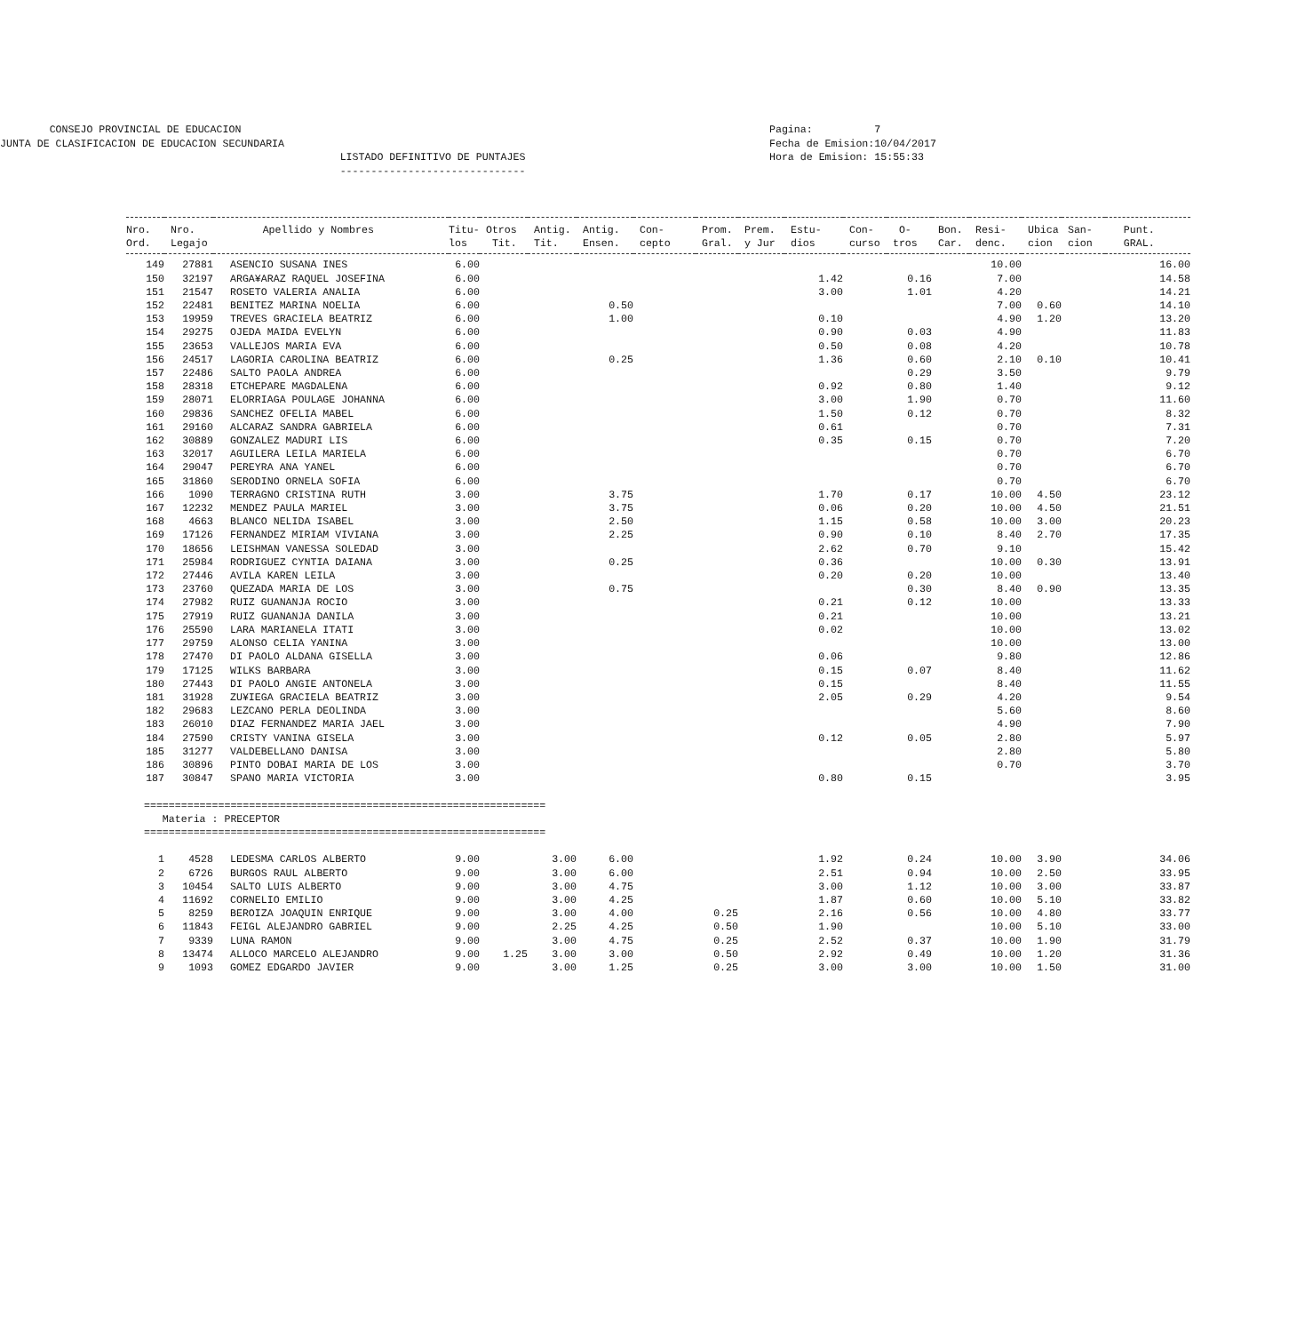CONSEJO PROVINCIAL DE EDUCACION
JUNTA DE CLASIFICACION DE EDUCACION SECUNDARIA
                                                       LISTADO DEFINITIVO DE PUNTAJES
                                                       ------------------------------
Pagina:          7
Fecha de Emision:10/04/2017
Hora de Emision: 15:55:33
| Nro. | Nro. | Apellido y Nombres | Titu- | Otros | Antig. | Antig. | Con- | Prom. | Prem. | Estu- | Con- | O- | Bon. | Resi- | Ubica | San- | Punt. |
| --- | --- | --- | --- | --- | --- | --- | --- | --- | --- | --- | --- | --- | --- | --- | --- | --- | --- |
| Ord. | Legajo | | los | Tit. | Tit. | Ensen. | cepto | Gral. | y Jur | dios | curso | tros | Car. | denc. | cion | cion | GRAL. |
| 149 | 27881 | ASENCIO SUSANA INES | 6.00 | | | | | | | | | | | 10.00 | | | 16.00 |
| 150 | 32197 | ARGA¥ARAZ RAQUEL JOSEFINA | 6.00 | | | | | | | 1.42 | | 0.16 | | 7.00 | | | 14.58 |
| 151 | 21547 | ROSETO VALERIA ANALIA | 6.00 | | | | | | | 3.00 | | 1.01 | | 4.20 | | | 14.21 |
| 152 | 22481 | BENITEZ MARINA NOELIA | 6.00 | | | 0.50 | | | | | | | | 7.00 | 0.60 | | 14.10 |
| 153 | 19959 | TREVES GRACIELA BEATRIZ | 6.00 | | | 1.00 | | | | 0.10 | | | | 4.90 | 1.20 | | 13.20 |
| 154 | 29275 | OJEDA MAIDA EVELYN | 6.00 | | | | | | | 0.90 | | 0.03 | | 4.90 | | | 11.83 |
| 155 | 23653 | VALLEJOS MARIA EVA | 6.00 | | | | | | | 0.50 | | 0.08 | | 4.20 | | | 10.78 |
| 156 | 24517 | LAGORIA CAROLINA BEATRIZ | 6.00 | | | 0.25 | | | | 1.36 | | 0.60 | | 2.10 | 0.10 | | 10.41 |
| 157 | 22486 | SALTO PAOLA ANDREA | 6.00 | | | | | | | | | 0.29 | | 3.50 | | | 9.79 |
| 158 | 28318 | ETCHEPARE MAGDALENA | 6.00 | | | | | | | 0.92 | | 0.80 | | 1.40 | | | 9.12 |
| 159 | 28071 | ELORRIAGA POULAGE JOHANNA | 6.00 | | | | | | | 3.00 | | 1.90 | | 0.70 | | | 11.60 |
| 160 | 29836 | SANCHEZ OFELIA MABEL | 6.00 | | | | | | | 1.50 | | 0.12 | | 0.70 | | | 8.32 |
| 161 | 29160 | ALCARAZ SANDRA GABRIELA | 6.00 | | | | | | | 0.61 | | | | 0.70 | | | 7.31 |
| 162 | 30889 | GONZALEZ MADURI LIS | 6.00 | | | | | | | 0.35 | | 0.15 | | 0.70 | | | 7.20 |
| 163 | 32017 | AGUILERA LEILA MARIELA | 6.00 | | | | | | | | | | | 0.70 | | | 6.70 |
| 164 | 29047 | PEREYRA ANA YANEL | 6.00 | | | | | | | | | | | 0.70 | | | 6.70 |
| 165 | 31860 | SERODINO ORNELA SOFIA | 6.00 | | | | | | | | | | | 0.70 | | | 6.70 |
| 166 | 1090 | TERRAGNO CRISTINA RUTH | 3.00 | | | 3.75 | | | | 1.70 | | 0.17 | | 10.00 | 4.50 | | 23.12 |
| 167 | 12232 | MENDEZ PAULA MARIEL | 3.00 | | | 3.75 | | | | 0.06 | | 0.20 | | 10.00 | 4.50 | | 21.51 |
| 168 | 4663 | BLANCO NELIDA ISABEL | 3.00 | | | 2.50 | | | | 1.15 | | 0.58 | | 10.00 | 3.00 | | 20.23 |
| 169 | 17126 | FERNANDEZ MIRIAM VIVIANA | 3.00 | | | 2.25 | | | | 0.90 | | 0.10 | | 8.40 | 2.70 | | 17.35 |
| 170 | 18656 | LEISHMAN VANESSA SOLEDAD | 3.00 | | | | | | | 2.62 | | 0.70 | | 9.10 | | | 15.42 |
| 171 | 25984 | RODRIGUEZ CYNTIA DAIANA | 3.00 | | | 0.25 | | | | 0.36 | | | | 10.00 | 0.30 | | 13.91 |
| 172 | 27446 | AVILA KAREN LEILA | 3.00 | | | | | | | 0.20 | | 0.20 | | 10.00 | | | 13.40 |
| 173 | 23760 | QUEZADA MARIA DE LOS | 3.00 | | | 0.75 | | | | | | 0.30 | | 8.40 | 0.90 | | 13.35 |
| 174 | 27982 | RUIZ GUANANJA ROCIO | 3.00 | | | | | | | 0.21 | | 0.12 | | 10.00 | | | 13.33 |
| 175 | 27919 | RUIZ GUANANJA DANILA | 3.00 | | | | | | | 0.21 | | | | 10.00 | | | 13.21 |
| 176 | 25590 | LARA MARIANELA ITATI | 3.00 | | | | | | | 0.02 | | | | 10.00 | | | 13.02 |
| 177 | 29759 | ALONSO CELIA YANINA | 3.00 | | | | | | | | | | | 10.00 | | | 13.00 |
| 178 | 27470 | DI PAOLO ALDANA GISELLA | 3.00 | | | | | | | 0.06 | | | | 9.80 | | | 12.86 |
| 179 | 17125 | WILKS BARBARA | 3.00 | | | | | | | 0.15 | | 0.07 | | 8.40 | | | 11.62 |
| 180 | 27443 | DI PAOLO ANGIE ANTONELA | 3.00 | | | | | | | 0.15 | | | | 8.40 | | | 11.55 |
| 181 | 31928 | ZU¥IEGA GRACIELA BEATRIZ | 3.00 | | | | | | | 2.05 | | 0.29 | | 4.20 | | | 9.54 |
| 182 | 29683 | LEZCANO PERLA DEOLINDA | 3.00 | | | | | | | | | | | 5.60 | | | 8.60 |
| 183 | 26010 | DIAZ FERNANDEZ MARIA JAEL | 3.00 | | | | | | | | | | | 4.90 | | | 7.90 |
| 184 | 27590 | CRISTY VANINA GISELA | 3.00 | | | | | | | 0.12 | | 0.05 | | 2.80 | | | 5.97 |
| 185 | 31277 | VALDEBELLANO DANISA | 3.00 | | | | | | | | | | | 2.80 | | | 5.80 |
| 186 | 30896 | PINTO DOBAI MARIA DE LOS | 3.00 | | | | | | | | | | | 0.70 | | | 3.70 |
| 187 | 30847 | SPANO MARIA VICTORIA | 3.00 | | | | | | | 0.80 | | 0.15 | | | | | 3.95 |
| ================================================================= | | | | | | | | | | | | | | | | | |
| Materia : PRECEPTOR | | | | | | | | | | | | | | | | | |
| ================================================================= | | | | | | | | | | | | | | | | | |
| 1 | 4528 | LEDESMA CARLOS ALBERTO | 9.00 | | 3.00 | 6.00 | | | | 1.92 | | 0.24 | | 10.00 | 3.90 | | 34.06 |
| 2 | 6726 | BURGOS RAUL ALBERTO | 9.00 | | 3.00 | 6.00 | | | | 2.51 | | 0.94 | | 10.00 | 2.50 | | 33.95 |
| 3 | 10454 | SALTO LUIS ALBERTO | 9.00 | | 3.00 | 4.75 | | | | 3.00 | | 1.12 | | 10.00 | 3.00 | | 33.87 |
| 4 | 11692 | CORNELIO EMILIO | 9.00 | | 3.00 | 4.25 | | | | 1.87 | | 0.60 | | 10.00 | 5.10 | | 33.82 |
| 5 | 8259 | BEROIZA JOAQUIN ENRIQUE | 9.00 | | 3.00 | 4.00 | | 0.25 | | 2.16 | | 0.56 | | 10.00 | 4.80 | | 33.77 |
| 6 | 11843 | FEIGL ALEJANDRO GABRIEL | 9.00 | | 2.25 | 4.25 | | 0.50 | | 1.90 | | | | 10.00 | 5.10 | | 33.00 |
| 7 | 9339 | LUNA RAMON | 9.00 | | 3.00 | 4.75 | | 0.25 | | 2.52 | | 0.37 | | 10.00 | 1.90 | | 31.79 |
| 8 | 13474 | ALLOCO MARCELO ALEJANDRO | 9.00 | 1.25 | 3.00 | 3.00 | | 0.50 | | 2.92 | | 0.49 | | 10.00 | 1.20 | | 31.36 |
| 9 | 1093 | GOMEZ EDGARDO JAVIER | 9.00 | | 3.00 | 1.25 | | 0.25 | | 3.00 | | 3.00 | | 10.00 | 1.50 | | 31.00 |